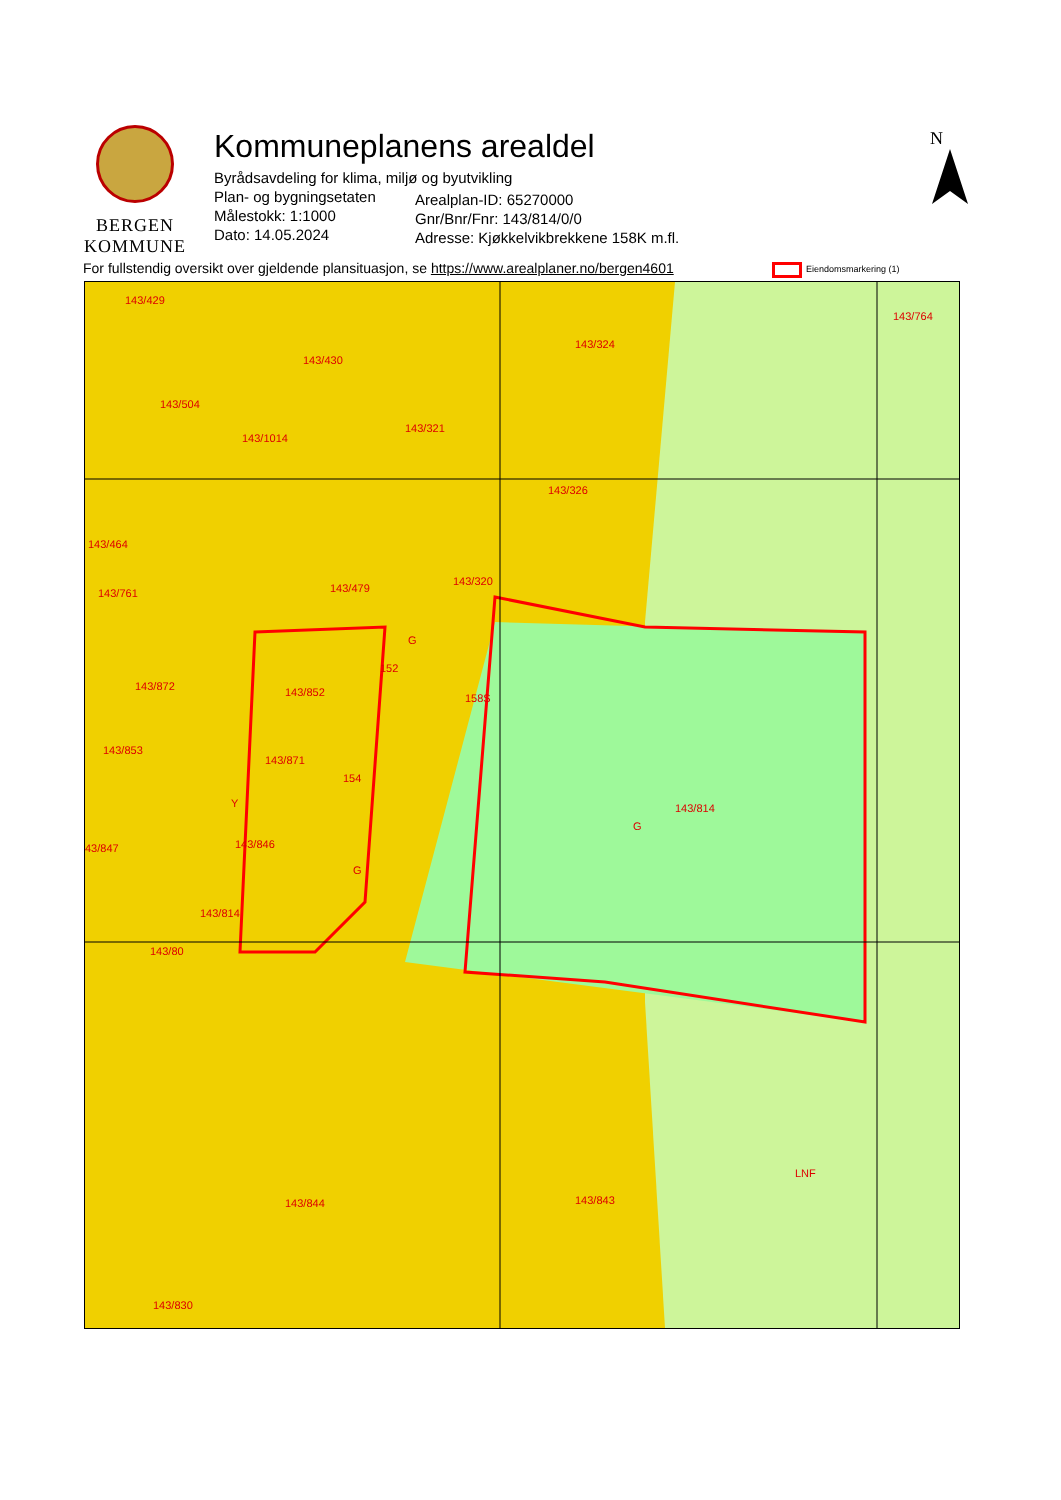BERGEN
KOMMUNE
Kommuneplanens arealdel
Byrådsavdeling for klima, miljø og byutvikling
Plan- og bygningsetaten
Målestokk: 1:1000
Dato: 14.05.2024
Arealplan-ID: 65270000
Gnr/Bnr/Fnr: 143/814/0/0
Adresse: Kjøkkelvikbrekkene 158K m.fl.
N
For fullstendig oversikt over gjeldende plansituasjon, se https://www.arealplaner.no/bergen4601
Eiendomsmarkering (1)
143/429
143/430
143/324
143/764
143/504
143/1014
143/321
143/326
143/464
143/320
143/761 143/479
G
152
143/872 143/852 158S
143/853
143/871
154
143/814
Y
G
143/846
43/847
G
143/814
143/80
143/844 143/843
LNF
143/830